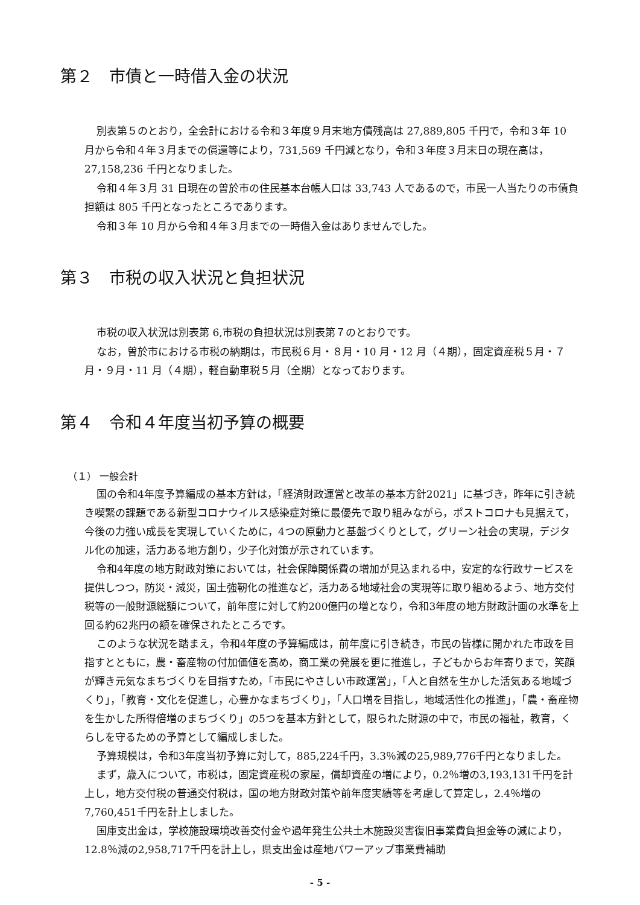第２　市債と一時借入金の状況
別表第５のとおり，全会計における令和３年度９月末地方債残高は 27,889,805 千円で，令和３年 10 月から令和４年３月までの償還等により，731,569 千円減となり，令和３年度３月末日の現在高は，27,158,236 千円となりました。
令和４年３月 31 日現在の曽於市の住民基本台帳人口は 33,743 人であるので，市民一人当たりの市債負担額は 805 千円となったところであります。
令和３年 10 月から令和４年３月までの一時借入金はありませんでした。
第３　市税の収入状況と負担状況
市税の収入状況は別表第 6,市税の負担状況は別表第７のとおりです。
なお，曽於市における市税の納期は，市民税６月・８月・10 月・12 月（４期），固定資産税５月・７月・９月・11 月（４期），軽自動車税５月（全期）となっております。
第４　令和４年度当初予算の概要
（１） 一般会計
国の令和4年度予算編成の基本方針は，「経済財政運営と改革の基本方針2021」に基づき，昨年に引き続き喫緊の課題である新型コロナウイルス感染症対策に最優先で取り組みながら，ポストコロナも見据えて，今後の力強い成長を実現していくために，4つの原動力と基盤づくりとして，グリーン社会の実現，デジタル化の加速，活力ある地方創り，少子化対策が示されています。
令和4年度の地方財政対策においては，社会保障関係費の増加が見込まれる中，安定的な行政サービスを提供しつつ，防災・減災，国土強靭化の推進など，活力ある地域社会の実現等に取り組めるよう、地方交付税等の一般財源総額について，前年度に対して約200億円の増となり，令和3年度の地方財政計画の水準を上回る約62兆円の額を確保されたところです。
このような状況を踏まえ，令和4年度の予算編成は，前年度に引き続き，市民の皆様に開かれた市政を目指すとともに，農・畜産物の付加価値を高め，商工業の発展を更に推進し，子どもからお年寄りまで，笑顔が輝き元気なまちづくりを目指すため，「市民にやさしい市政運営」，「人と自然を生かした活気ある地域づくり」，「教育・文化を促進し，心豊かなまちづくり」，「人口増を目指し，地域活性化の推進」，「農・畜産物を生かした所得倍増のまちづくり」の5つを基本方針として，限られた財源の中で，市民の福祉，教育，くらしを守るための予算として編成しました。
予算規模は，令和3年度当初予算に対して，885,224千円，3.3％減の25,989,776千円となりました。
まず，歳入について，市税は，固定資産税の家屋，償却資産の増により，0.2％増の3,193,131千円を計上し，地方交付税の普通交付税は，国の地方財政対策や前年度実績等を考慮して算定し，2.4％増の7,760,451千円を計上しました。
国庫支出金は，学校施設環境改善交付金や過年発生公共土木施設災害復旧事業費負担金等の減により，12.8％減の2,958,717千円を計上し，県支出金は産地パワーアップ事業費補助
- 5 -